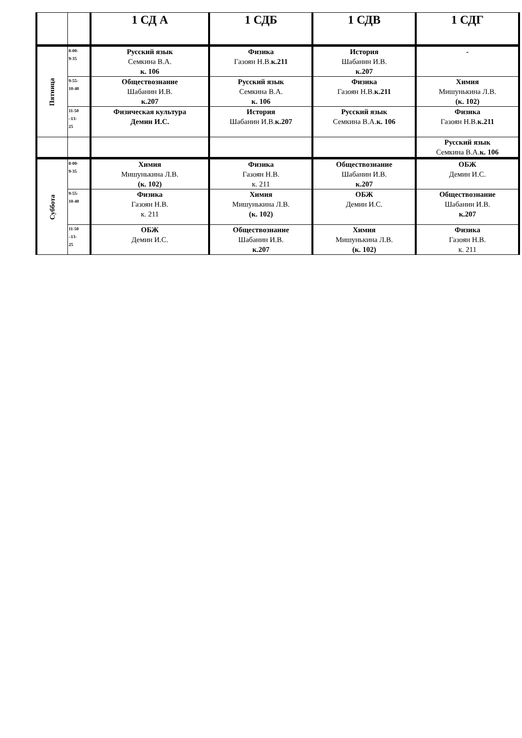| | | 1 СД А | 1 СДБ | 1 СДВ | 1 СДГ |
| --- | --- | --- | --- | --- | --- |
| Пятница | 8-00- 9-35 | Русский язык Семкина В.А. к. 106 | Физика Газоян Н.В. к.211 | История Шабанин И.В. к.207 | - |
| | 9-55- 10-40 | Обществознание Шабанин И.В. к.207 | Русский язык Семкина В.А. к. 106 | Физика Газоян Н.В. к.211 | Химия Мишунькина Л.В. (к. 102) |
| | 11-50 –13- 25 | Физическая культура Демин И.С. | История Шабанин И.В. к.207 | Русский язык Семкина В.А. к. 106 | Физика Газоян Н.В. к.211 |
| | | | | | Русский язык Семкина В.А. к. 106 |
| Суббота | 8-00- 9-35 | Химия Мишунькина Л.В. (к. 102) | Физика Газоян Н.В. к. 211 | Обществознание Шабанин И.В. к.207 | ОБЖ Демин И.С. |
| | 9-55- 10-40 | Физика Газоян Н.В. к. 211 | Химия Мишунькина Л.В. (к. 102) | ОБЖ Демин И.С. | Обществознание Шабанин И.В. к.207 |
| | 11-50 –13- 25 | ОБЖ Демин И.С. | Обществознание Шабанин И.В. к.207 | Химия Мишунькина Л.В. (к. 102) | Физика Газоян Н.В. к. 211 |